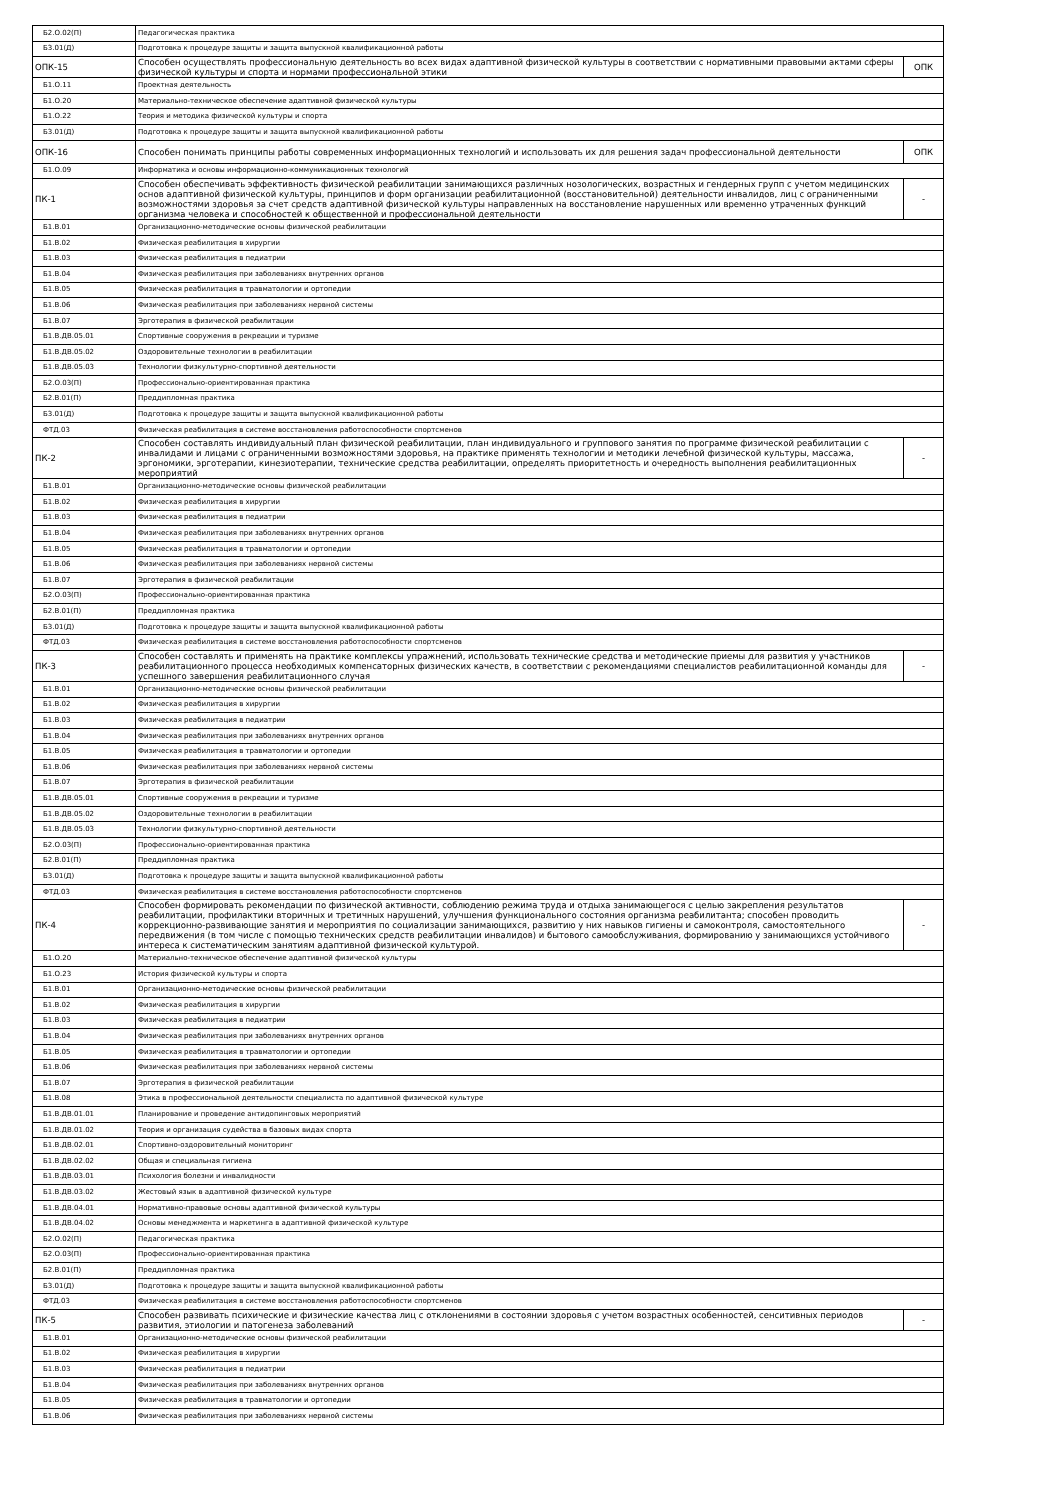| Б2.О.02(П) | Педагогическая практика | |
| Б3.01(Д) | Подготовка к процедуре защиты и защита выпускной квалификационной работы | |
| ОПК-15 | Способен осуществлять профессиональную деятельность во всех видах адаптивной физической культуры в соответствии с нормативными правовыми актами сферы физической культуры и спорта и нормами профессиональной этики | ОПК |
| Б1.О.11 | Проектная деятельность | |
| Б1.О.20 | Материально-техническое обеспечение адаптивной физической культуры | |
| Б1.О.22 | Теория и методика физической культуры и спорта | |
| Б3.01(Д) | Подготовка к процедуре защиты и защита выпускной квалификационной работы | |
| ОПК-16 | Способен понимать принципы работы современных информационных технологий и использовать их для решения задач профессиональной деятельности | ОПК |
| Б1.О.09 | Информатика и основы информационно-коммуникационных технологий | |
| ПК-1 | Способен обеспечивать эффективность физической реабилитации занимающихся различных нозологических, возрастных и гендерных групп с учетом медицинских основ адаптивной физической культуры, принципов и форм организации реабилитационной (восстановительной) деятельности инвалидов, лиц с ограниченными возможностями здоровья за счет средств адаптивной физической культуры направленных на восстановление нарушенных или временно утраченных функций организма человека и способностей к общественной и профессиональной деятельности | - |
| Б1.В.01 | Организационно-методические основы физической реабилитации | |
| Б1.В.02 | Физическая реабилитация в хирургии | |
| Б1.В.03 | Физическая реабилитация в педиатрии | |
| Б1.В.04 | Физическая реабилитация при заболеваниях внутренних органов | |
| Б1.В.05 | Физическая реабилитация в травматологии и ортопедии | |
| Б1.В.06 | Физическая реабилитация при заболеваниях нервной системы | |
| Б1.В.07 | Эрготерапия в физической реабилитации | |
| Б1.В.ДВ.05.01 | Спортивные сооружения в рекреации и туризме | |
| Б1.В.ДВ.05.02 | Оздоровительные технологии в реабилитации | |
| Б1.В.ДВ.05.03 | Технологии физкультурно-спортивной деятельности | |
| Б2.О.03(П) | Профессионально-ориентированная практика | |
| Б2.В.01(П) | Преддипломная практика | |
| Б3.01(Д) | Подготовка к процедуре защиты и защита выпускной квалификационной работы | |
| ФТД.03 | Физическая реабилитация в системе восстановления работоспособности спортсменов | |
| ПК-2 | Способен составлять индивидуальный план физической реабилитации, план индивидуального и группового занятия по программе физической реабилитации с инвалидами и лицами с ограниченными возможностями здоровья, на практике применять технологии и методики лечебной физической культуры, массажа, эргономики, эрготерапии, кинезиотерапии, технические средства реабилитации, определять приоритетность и очередность выполнения реабилитационных мероприятий | - |
| Б1.В.01 | Организационно-методические основы физической реабилитации | |
| Б1.В.02 | Физическая реабилитация в хирургии | |
| Б1.В.03 | Физическая реабилитация в педиатрии | |
| Б1.В.04 | Физическая реабилитация при заболеваниях внутренних органов | |
| Б1.В.05 | Физическая реабилитация в травматологии и ортопедии | |
| Б1.В.06 | Физическая реабилитация при заболеваниях нервной системы | |
| Б1.В.07 | Эрготерапия в физической реабилитации | |
| Б2.О.03(П) | Профессионально-ориентированная практика | |
| Б2.В.01(П) | Преддипломная практика | |
| Б3.01(Д) | Подготовка к процедуре защиты и защита выпускной квалификационной работы | |
| ФТД.03 | Физическая реабилитация в системе восстановления работоспособности спортсменов | |
| ПК-3 | Способен составлять и применять на практике комплексы упражнений, использовать технические средства и методические приемы для развития у участников реабилитационного процесса необходимых компенсаторных физических качеств, в соответствии с рекомендациями специалистов реабилитационной команды для успешного завершения реабилитационного случая | - |
| Б1.В.01 | Организационно-методические основы физической реабилитации | |
| Б1.В.02 | Физическая реабилитация в хирургии | |
| Б1.В.03 | Физическая реабилитация в педиатрии | |
| Б1.В.04 | Физическая реабилитация при заболеваниях внутренних органов | |
| Б1.В.05 | Физическая реабилитация в травматологии и ортопедии | |
| Б1.В.06 | Физическая реабилитация при заболеваниях нервной системы | |
| Б1.В.07 | Эрготерапия в физической реабилитации | |
| Б1.В.ДВ.05.01 | Спортивные сооружения в рекреации и туризме | |
| Б1.В.ДВ.05.02 | Оздоровительные технологии в реабилитации | |
| Б1.В.ДВ.05.03 | Технологии физкультурно-спортивной деятельности | |
| Б2.О.03(П) | Профессионально-ориентированная практика | |
| Б2.В.01(П) | Преддипломная практика | |
| Б3.01(Д) | Подготовка к процедуре защиты и защита выпускной квалификационной работы | |
| ФТД.03 | Физическая реабилитация в системе восстановления работоспособности спортсменов | |
| ПК-4 | Способен формировать рекомендации по физической активности, соблюдению режима труда и отдыха занимающегося с целью закрепления результатов реабилитации, профилактики вторичных и третичных нарушений, улучшения функционального состояния организма реабилитанта; способен проводить коррекционно-развивающие занятия и мероприятия по социализации занимающихся, развитию у них навыков гигиены и самоконтроля, самостоятельного передвижения (в том числе с помощью технических средств реабилитации инвалидов) и бытового самообслуживания, формированию у занимающихся устойчивого интереса к систематическим занятиям адаптивной физической культурой. | - |
| Б1.О.20 | Материально-техническое обеспечение адаптивной физической культуры | |
| Б1.О.23 | История физической культуры и спорта | |
| Б1.В.01 | Организационно-методические основы физической реабилитации | |
| Б1.В.02 | Физическая реабилитация в хирургии | |
| Б1.В.03 | Физическая реабилитация в педиатрии | |
| Б1.В.04 | Физическая реабилитация при заболеваниях внутренних органов | |
| Б1.В.05 | Физическая реабилитация в травматологии и ортопедии | |
| Б1.В.06 | Физическая реабилитация при заболеваниях нервной системы | |
| Б1.В.07 | Эрготерапия в физической реабилитации | |
| Б1.В.08 | Этика в профессиональной деятельности специалиста по адаптивной физической культуре | |
| Б1.В.ДВ.01.01 | Планирование и проведение антидопинговых мероприятий | |
| Б1.В.ДВ.01.02 | Теория и организация судейства в базовых видах спорта | |
| Б1.В.ДВ.02.01 | Спортивно-оздоровительный мониторинг | |
| Б1.В.ДВ.02.02 | Общая и специальная гигиена | |
| Б1.В.ДВ.03.01 | Психология болезни и инвалидности | |
| Б1.В.ДВ.03.02 | Жестовый язык в адаптивной физической культуре | |
| Б1.В.ДВ.04.01 | Нормативно-правовые основы адаптивной физической культуры | |
| Б1.В.ДВ.04.02 | Основы менеджмента и маркетинга в адаптивной физической культуре | |
| Б2.О.02(П) | Педагогическая практика | |
| Б2.О.03(П) | Профессионально-ориентированная практика | |
| Б2.В.01(П) | Преддипломная практика | |
| Б3.01(Д) | Подготовка к процедуре защиты и защита выпускной квалификационной работы | |
| ФТД.03 | Физическая реабилитация в системе восстановления работоспособности спортсменов | |
| ПК-5 | Способен развивать психические и физические качества лиц с отклонениями в состоянии здоровья с учетом возрастных особенностей, сенситивных периодов развития, этиологии и патогенеза заболеваний | - |
| Б1.В.01 | Организационно-методические основы физической реабилитации | |
| Б1.В.02 | Физическая реабилитация в хирургии | |
| Б1.В.03 | Физическая реабилитация в педиатрии | |
| Б1.В.04 | Физическая реабилитация при заболеваниях внутренних органов | |
| Б1.В.05 | Физическая реабилитация в травматологии и ортопедии | |
| Б1.В.06 | Физическая реабилитация при заболеваниях нервной системы | |